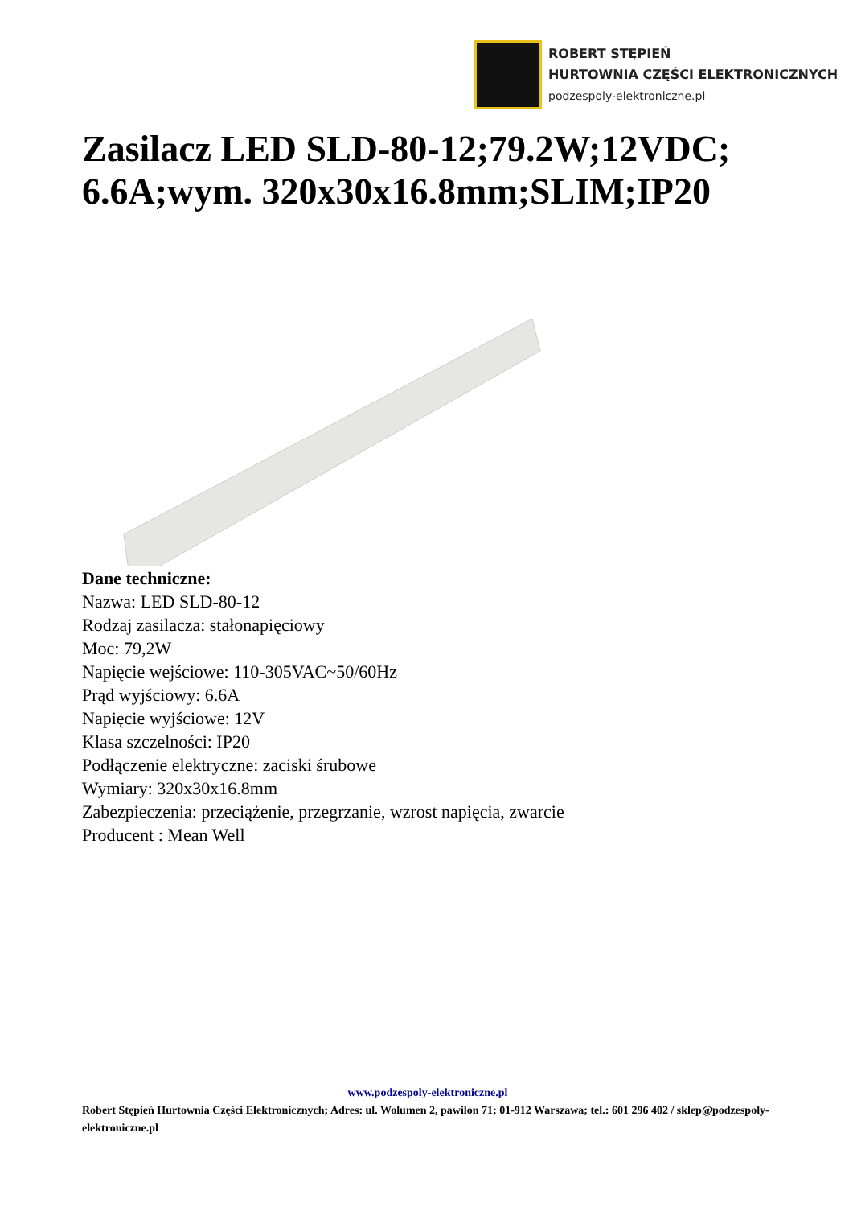ROBERT STĘPIEŃ
HURTOWNIA CZĘŚCI ELEKTRONICZNYCH
podzespoly-elektroniczne.pl
Zasilacz LED SLD-80-12;79.2W;12VDC; 6.6A;wym. 320x30x16.8mm;SLIM;IP20
Dane techniczne:
Nazwa: LED SLD-80-12
Rodzaj zasilacza: stałonapięciowy
Moc: 79,2W
Napięcie wejściowe: 110-305VAC~50/60Hz
Prąd wyjściowy: 6.6A
Napięcie wyjściowe: 12V
Klasa szczelności: IP20
Podłączenie elektryczne: zaciski śrubowe
Wymiary: 320x30x16.8mm
Zabezpieczenia: przeciążenie, przegrzanie, wzrost napięcia, zwarcie
Producent : Mean Well
www.podzespoly-elektroniczne.pl
Robert Stępień Hurtownia Części Elektronicznych; Adres: ul. Wolumen 2, pawilon 71; 01-912 Warszawa; tel.: 601 296 402 / sklep@podzespoly-elektroniczne.pl